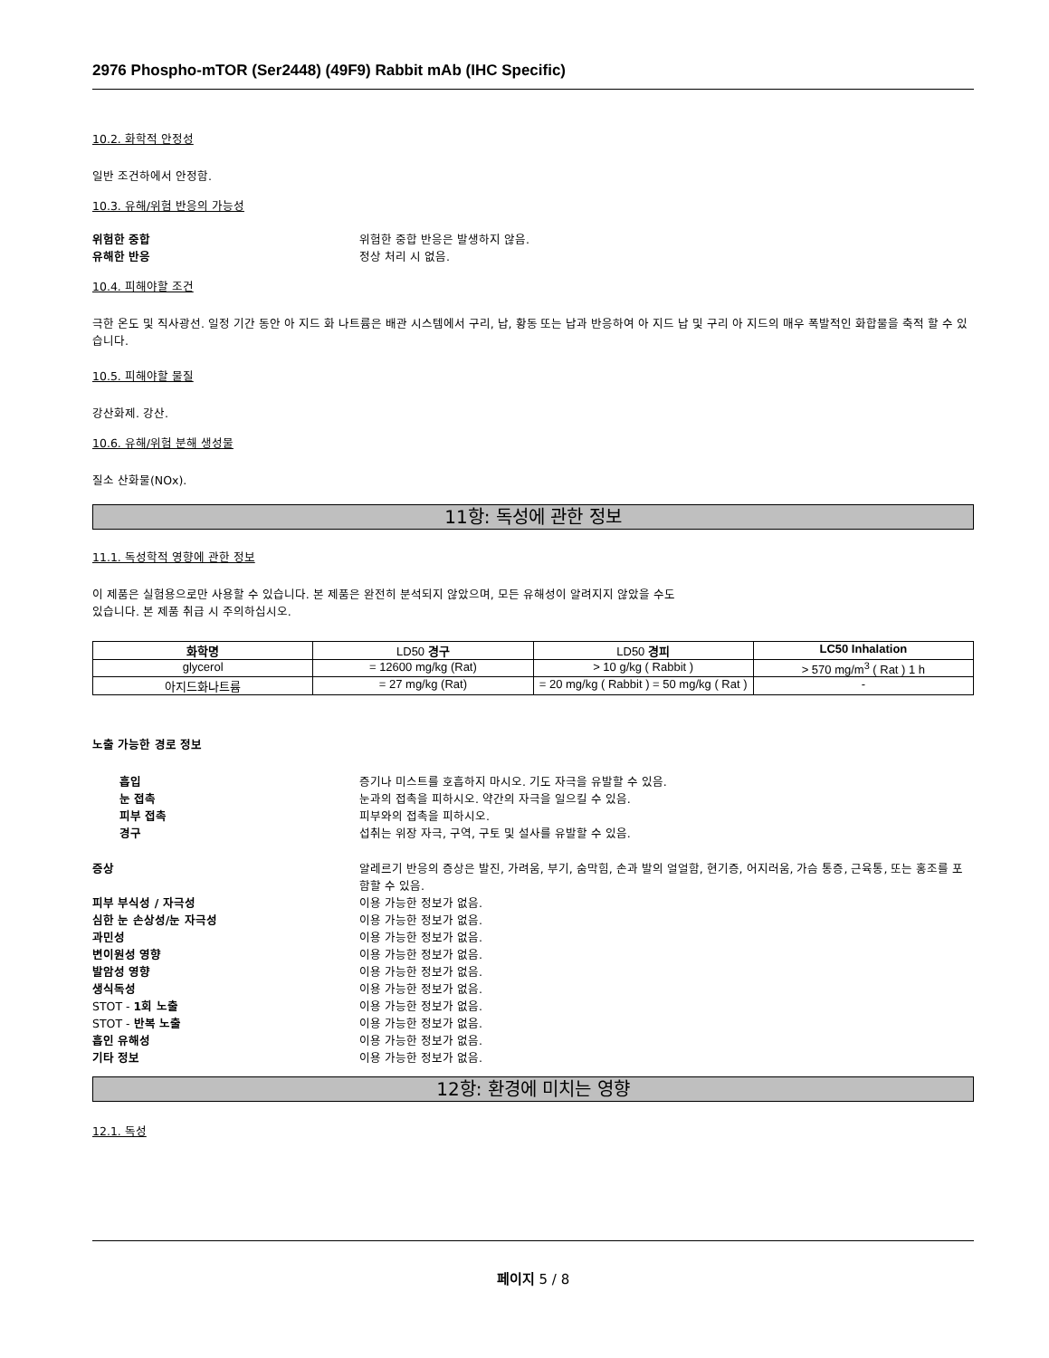2976 Phospho-mTOR (Ser2448) (49F9) Rabbit mAb (IHC Specific)
10.2. 화학적 안정성
일반 조건하에서 안정함.
10.3. 유해/위험 반응의 가능성
위험한 중합 위험한 중합 반응은 발생하지 않음.
유해한 반응 정상 처리 시 없음.
10.4. 피해야할 조건
극한 온도 및 직사광선. 일정 기간 동안 아 지드 화 나트륨은 배관 시스템에서 구리, 납, 황동 또는 납과 반응하여 아 지드 납 및 구리 아 지드의 매우 폭발적인 화합물을 축적 할 수 있습니다.
10.5. 피해야할 물질
강산화제. 강산.
10.6. 유해/위험 분해 생성물
질소 산화물(NOx).
11항: 독성에 관한 정보
11.1. 독성학적 영향에 관한 정보
이 제품은 실험용으로만 사용할 수 있습니다. 본 제품은 완전히 분석되지 않았으며, 모든 유해성이 알려지지 않았을 수도
있습니다. 본 제품 취급 시 주의하십시오.
| 화학명 | LD50 경구 | LD50 경피 | LC50 Inhalation |
| --- | --- | --- | --- |
| glycerol | = 12600 mg/kg (Rat) | > 10 g/kg ( Rabbit ) | > 570 mg/m<sup>3</sup> ( Rat ) 1 h |
| 아지드화나트륨 | = 27 mg/kg (Rat) | = 20 mg/kg ( Rabbit ) = 50 mg/kg ( Rat ) | - |
노출 가능한 경로 정보
흡입 증기나 미스트를 호흡하지 마시오. 기도 자극을 유발할 수 있음.
눈 접촉 눈과의 접촉을 피하시오. 약간의 자극을 일으킬 수 있음.
피부 접촉 피부와의 접촉을 피하시오.
경구 섭취는 위장 자극, 구역, 구토 및 설사를 유발할 수 있음.
증상 알레르기 반응의 증상은 발진, 가려움, 부기, 숨막힘, 손과 발의 얼얼함, 현기증, 어지러움, 가슴 통증, 근육통, 또는 홍조를 포함할 수 있음.
피부 부식성 / 자극성 이용 가능한 정보가 없음.
심한 눈 손상성/눈 자극성 이용 가능한 정보가 없음.
과민성 이용 가능한 정보가 없음.
변이원성 영향 이용 가능한 정보가 없음.
발암성 영향 이용 가능한 정보가 없음.
생식독성 이용 가능한 정보가 없음.
STOT - 1회 노출 이용 가능한 정보가 없음.
STOT - 반복 노출 이용 가능한 정보가 없음.
흡인 유해성 이용 가능한 정보가 없음.
기타 정보 이용 가능한 정보가 없음.
12항: 환경에 미치는 영향
12.1. 독성
페이지 5 / 8